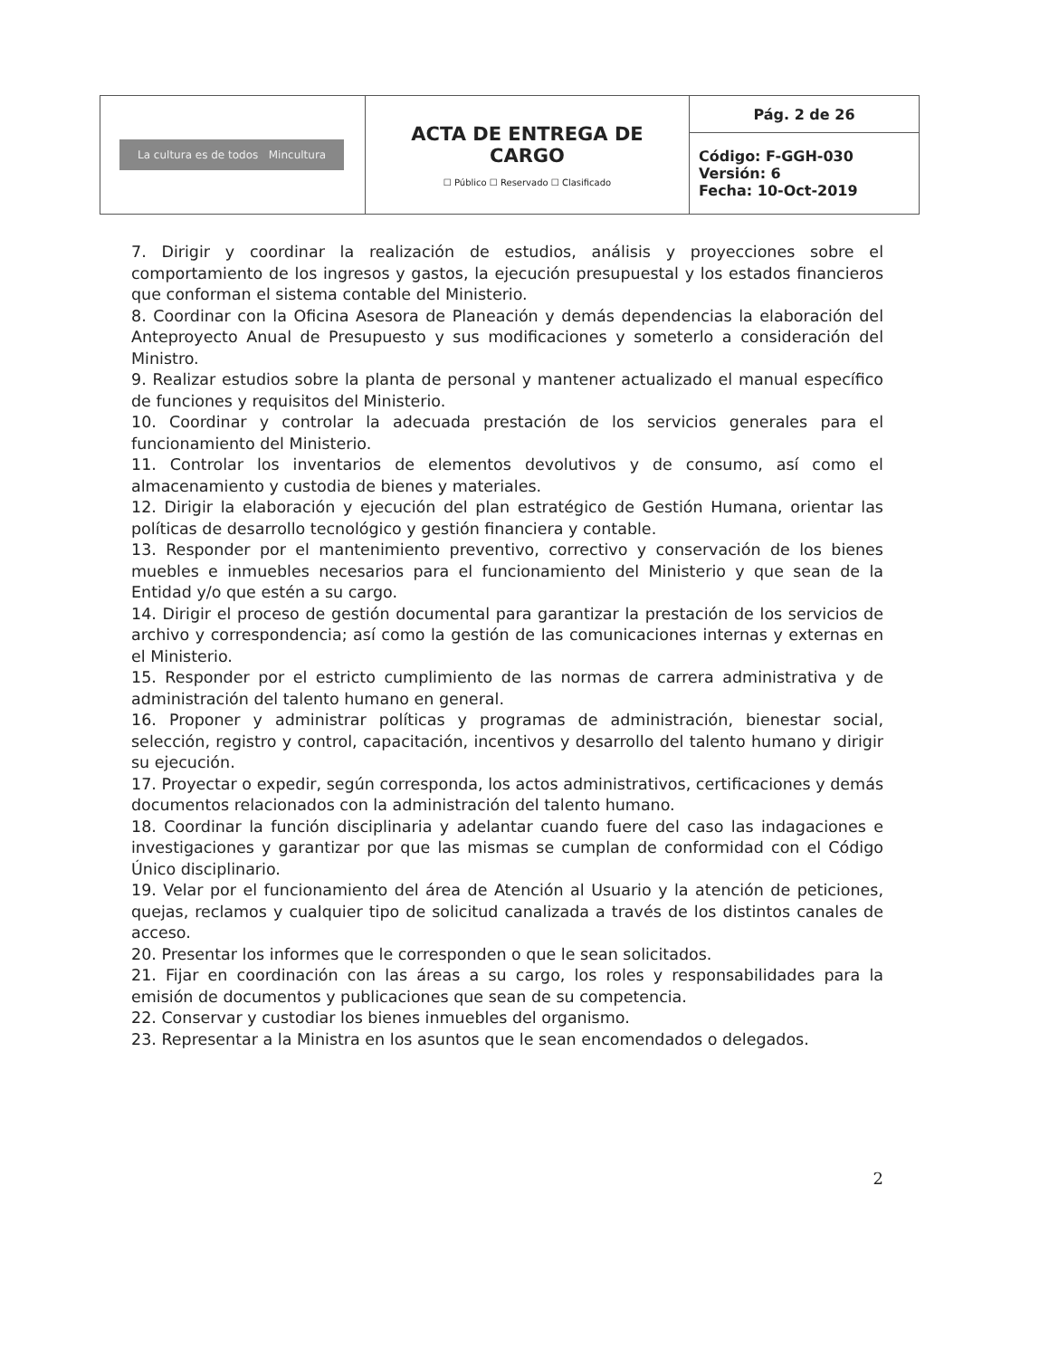| La cultura es de todos Mincultura | ACTA DE ENTREGA DE CARGO ☐ Público ☐ Reservado ☐ Clasificado | Pág. 2 de 26 |
| | | Código: F-GGH-030 Versión: 6 Fecha: 10-Oct-2019 |
7. Dirigir y coordinar la realización de estudios, análisis y proyecciones sobre el comportamiento de los ingresos y gastos, la ejecución presupuestal y los estados financieros que conforman el sistema contable del Ministerio.
8. Coordinar con la Oficina Asesora de Planeación y demás dependencias la elaboración del Anteproyecto Anual de Presupuesto y sus modificaciones y someterlo a consideración del Ministro.
9. Realizar estudios sobre la planta de personal y mantener actualizado el manual específico de funciones y requisitos del Ministerio.
10. Coordinar y controlar la adecuada prestación de los servicios generales para el funcionamiento del Ministerio.
11. Controlar los inventarios de elementos devolutivos y de consumo, así como el almacenamiento y custodia de bienes y materiales.
12. Dirigir la elaboración y ejecución del plan estratégico de Gestión Humana, orientar las políticas de desarrollo tecnológico y gestión financiera y contable.
13. Responder por el mantenimiento preventivo, correctivo y conservación de los bienes muebles e inmuebles necesarios para el funcionamiento del Ministerio y que sean de la Entidad y/o que estén a su cargo.
14. Dirigir el proceso de gestión documental para garantizar la prestación de los servicios de archivo y correspondencia; así como la gestión de las comunicaciones internas y externas en el Ministerio.
15. Responder por el estricto cumplimiento de las normas de carrera administrativa y de administración del talento humano en general.
16. Proponer y administrar políticas y programas de administración, bienestar social, selección, registro y control, capacitación, incentivos y desarrollo del talento humano y dirigir su ejecución.
17. Proyectar o expedir, según corresponda, los actos administrativos, certificaciones y demás documentos relacionados con la administración del talento humano.
18. Coordinar la función disciplinaria y adelantar cuando fuere del caso las indagaciones e investigaciones y garantizar por que las mismas se cumplan de conformidad con el Código Único disciplinario.
19. Velar por el funcionamiento del área de Atención al Usuario y la atención de peticiones, quejas, reclamos y cualquier tipo de solicitud canalizada a través de los distintos canales de acceso.
20. Presentar los informes que le corresponden o que le sean solicitados.
21. Fijar en coordinación con las áreas a su cargo, los roles y responsabilidades para la emisión de documentos y publicaciones que sean de su competencia.
22. Conservar y custodiar los bienes inmuebles del organismo.
23. Representar a la Ministra en los asuntos que le sean encomendados o delegados.
2